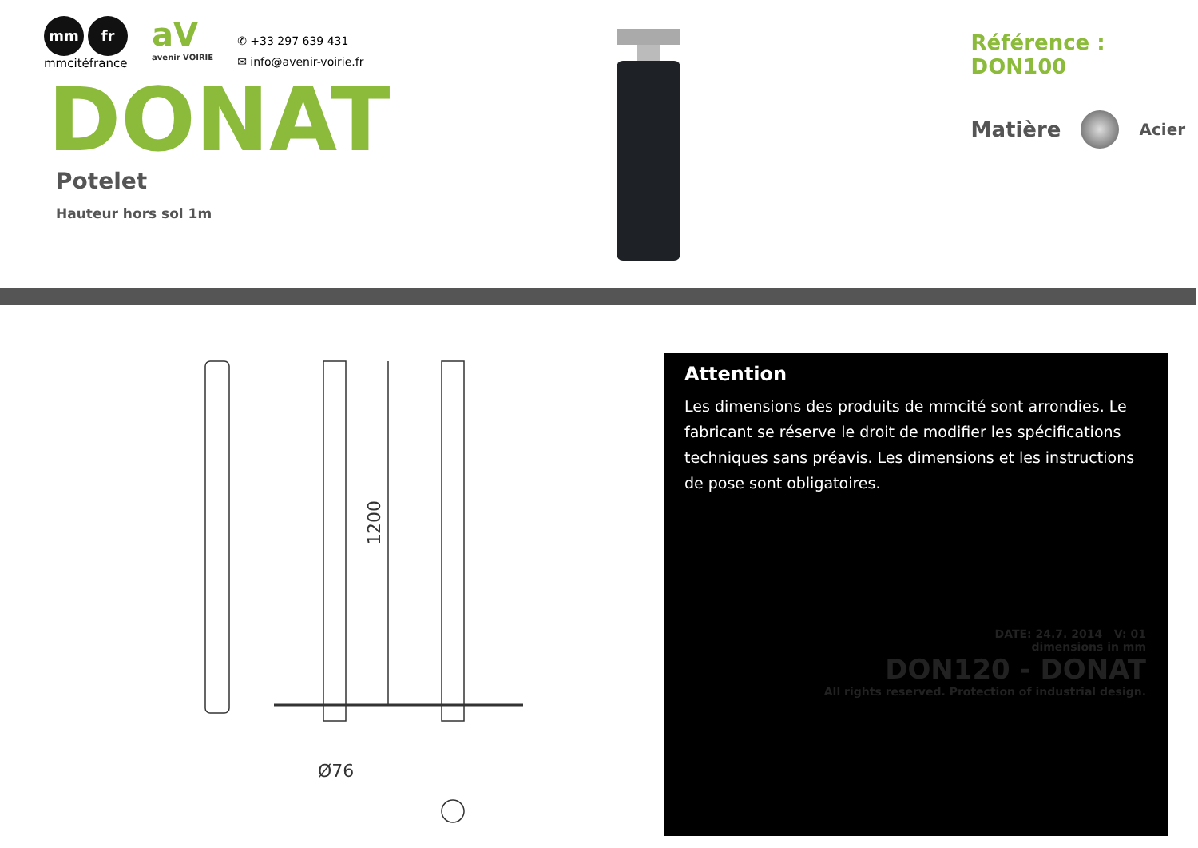mm fr
mmcitéfrance
aV
avenir VOIRIE
✆ +33 297 639 431
✉ info@avenir-voirie.fr
DONAT
Potelet
Hauteur hors sol 1m
Référence : DON100
Matière Acier
1200
Ø76
Attention
Les dimensions des produits de mmcité sont arrondies. Le fabricant se réserve le droit de modifier les spécifications techniques sans préavis. Les dimensions et les instructions de pose sont obligatoires.
DATE: 24.7. 2014 V: 01
dimensions in mm
DON120 - DONAT
All rights reserved. Protection of industrial design.